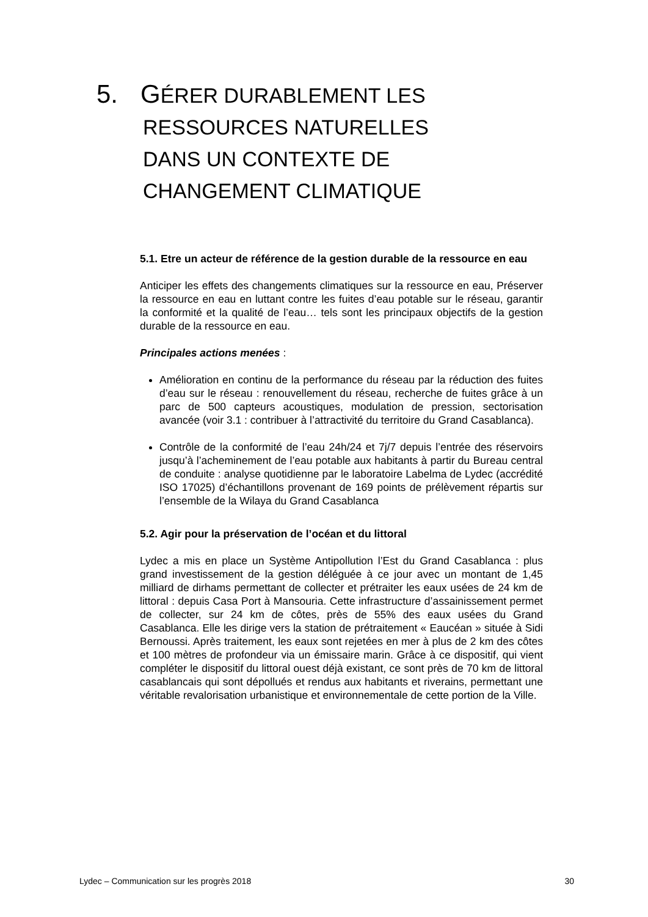5. GÉRER DURABLEMENT LES
RESSOURCES NATURELLES
DANS UN CONTEXTE DE
CHANGEMENT CLIMATIQUE
5.1. Etre un acteur de référence de la gestion durable de la ressource en eau
Anticiper les effets des changements climatiques sur la ressource en eau, Préserver la ressource en eau en luttant contre les fuites d’eau potable sur le réseau, garantir la conformité et la qualité de l’eau… tels sont les principaux objectifs de la gestion durable de la ressource en eau.
Principales actions menées :
Amélioration en continu de la performance du réseau par la réduction des fuites d’eau sur le réseau : renouvellement du réseau, recherche de fuites grâce à un parc de 500 capteurs acoustiques, modulation de pression, sectorisation avancée (voir 3.1 : contribuer à l’attractivité du territoire du Grand Casablanca).
Contrôle de la conformité de l’eau 24h/24 et 7j/7 depuis l’entrée des réservoirs jusqu’à l’acheminement de l’eau potable aux habitants à partir du Bureau central de conduite : analyse quotidienne par le laboratoire Labelma de Lydec (accrédité ISO 17025) d’échantillons provenant de 169 points de prélèvement répartis sur l’ensemble de la Wilaya du Grand Casablanca
5.2. Agir pour la préservation de l’océan et du littoral
Lydec a mis en place un Système Antipollution l’Est du Grand Casablanca : plus grand investissement de la gestion déléguée à ce jour avec un montant de 1,45 milliard de dirhams permettant de collecter et prétraiter les eaux usées de 24 km de littoral : depuis Casa Port à Mansouria. Cette infrastructure d’assainissement permet de collecter, sur 24 km de côtes, près de 55% des eaux usées du Grand Casablanca. Elle les dirige vers la station de prétraitement « Eaucéan » située à Sidi Bernoussi. Après traitement, les eaux sont rejetées en mer à plus de 2 km des côtes et 100 mètres de profondeur via un émissaire marin. Grâce à ce dispositif, qui vient compléter le dispositif du littoral ouest déjà existant, ce sont près de 70 km de littoral casablancais qui sont dépollués et rendus aux habitants et riverains, permettant une véritable revalorisation urbanistique et environnementale de cette portion de la Ville.
Lydec – Communication sur les progrès 2018 30